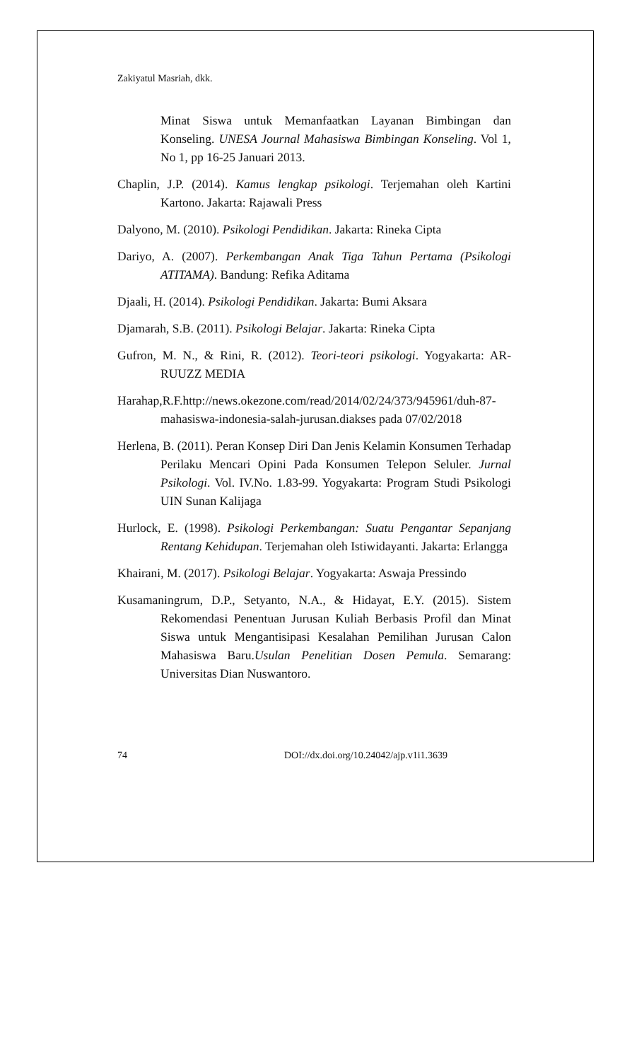Zakiyatul Masriah, dkk.
Minat Siswa untuk Memanfaatkan Layanan Bimbingan dan Konseling. UNESA Journal Mahasiswa Bimbingan Konseling. Vol 1, No 1, pp 16-25 Januari 2013.
Chaplin, J.P. (2014). Kamus lengkap psikologi. Terjemahan oleh Kartini Kartono. Jakarta: Rajawali Press
Dalyono, M. (2010). Psikologi Pendidikan. Jakarta: Rineka Cipta
Dariyo, A. (2007). Perkembangan Anak Tiga Tahun Pertama (Psikologi ATITAMA). Bandung: Refika Aditama
Djaali, H. (2014). Psikologi Pendidikan. Jakarta: Bumi Aksara
Djamarah, S.B. (2011). Psikologi Belajar. Jakarta: Rineka Cipta
Gufron, M. N., & Rini, R. (2012). Teori-teori psikologi. Yogyakarta: AR-RUUZZ MEDIA
Harahap,R.F.http://news.okezone.com/read/2014/02/24/373/945961/duh-87-mahasiswa-indonesia-salah-jurusan.diakses pada 07/02/2018
Herlena, B. (2011). Peran Konsep Diri Dan Jenis Kelamin Konsumen Terhadap Perilaku Mencari Opini Pada Konsumen Telepon Seluler. Jurnal Psikologi. Vol. IV.No. 1.83-99. Yogyakarta: Program Studi Psikologi UIN Sunan Kalijaga
Hurlock, E. (1998). Psikologi Perkembangan: Suatu Pengantar Sepanjang Rentang Kehidupan. Terjemahan oleh Istiwidayanti. Jakarta: Erlangga
Khairani, M. (2017). Psikologi Belajar. Yogyakarta: Aswaja Pressindo
Kusamaningrum, D.P., Setyanto, N.A., & Hidayat, E.Y. (2015). Sistem Rekomendasi Penentuan Jurusan Kuliah Berbasis Profil dan Minat Siswa untuk Mengantisipasi Kesalahan Pemilihan Jurusan Calon Mahasiswa Baru.Usulan Penelitian Dosen Pemula. Semarang: Universitas Dian Nuswantoro.
74 DOI://dx.doi.org/10.24042/ajp.v1i1.3639